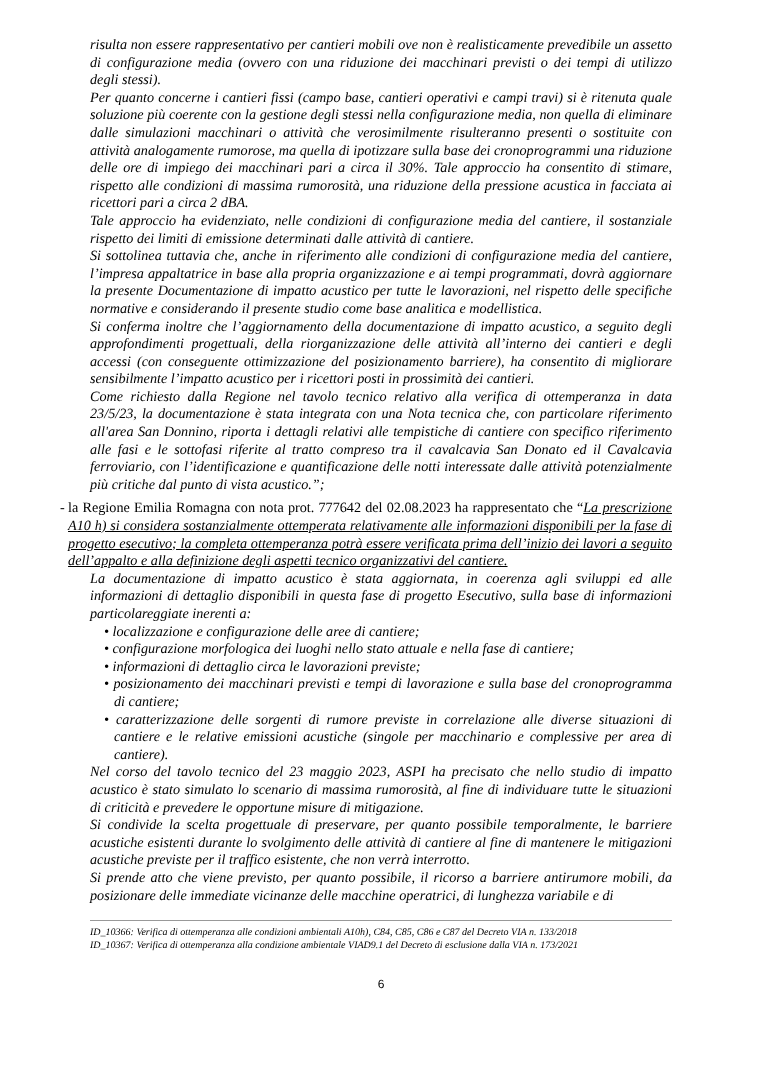risulta non essere rappresentativo per cantieri mobili ove non è realisticamente prevedibile un assetto di configurazione media (ovvero con una riduzione dei macchinari previsti o dei tempi di utilizzo degli stessi).
Per quanto concerne i cantieri fissi (campo base, cantieri operativi e campi travi) si è ritenuta quale soluzione più coerente con la gestione degli stessi nella configurazione media, non quella di eliminare dalle simulazioni macchinari o attività che verosimilmente risulteranno presenti o sostituite con attività analogamente rumorose, ma quella di ipotizzare sulla base dei cronoprogrammi una riduzione delle ore di impiego dei macchinari pari a circa il 30%. Tale approccio ha consentito di stimare, rispetto alle condizioni di massima rumorosità, una riduzione della pressione acustica in facciata ai ricettori pari a circa 2 dBA.
Tale approccio ha evidenziato, nelle condizioni di configurazione media del cantiere, il sostanziale rispetto dei limiti di emissione determinati dalle attività di cantiere.
Si sottolinea tuttavia che, anche in riferimento alle condizioni di configurazione media del cantiere, l’impresa appaltatrice in base alla propria organizzazione e ai tempi programmati, dovrà aggiornare la presente Documentazione di impatto acustico per tutte le lavorazioni, nel rispetto delle specifiche normative e considerando il presente studio come base analitica e modellistica.
Si conferma inoltre che l’aggiornamento della documentazione di impatto acustico, a seguito degli approfondimenti progettuali, della riorganizzazione delle attività all’interno dei cantieri e degli accessi (con conseguente ottimizzazione del posizionamento barriere), ha consentito di migliorare sensibilmente l’impatto acustico per i ricettori posti in prossimità dei cantieri.
Come richiesto dalla Regione nel tavolo tecnico relativo alla verifica di ottemperanza in data 23/5/23, la documentazione è stata integrata con una Nota tecnica che, con particolare riferimento all'area San Donnino, riporta i dettagli relativi alle tempistiche di cantiere con specifico riferimento alle fasi e le sottofasi riferite al tratto compreso tra il cavalcavia San Donato ed il Cavalcavia ferroviario, con l’identificazione e quantificazione delle notti interessate dalle attività potenzialmente più critiche dal punto di vista acustico.”;
-
la Regione Emilia Romagna con nota prot. 777642 del 02.08.2023 ha rappresentato che “La prescrizione A10 h) si considera sostanzialmente ottemperata relativamente alle informazioni disponibili per la fase di progetto esecutivo; la completa ottemperanza potrà essere verificata prima dell’inizio dei lavori a seguito dell’appalto e alla definizione degli aspetti tecnico organizzativi del cantiere.
La documentazione di impatto acustico è stata aggiornata, in coerenza agli sviluppi ed alle informazioni di dettaglio disponibili in questa fase di progetto Esecutivo, sulla base di informazioni particolareggiate inerenti a:
• localizzazione e configurazione delle aree di cantiere;
• configurazione morfologica dei luoghi nello stato attuale e nella fase di cantiere;
• informazioni di dettaglio circa le lavorazioni previste;
• posizionamento dei macchinari previsti e tempi di lavorazione e sulla base del cronoprogramma di cantiere;
• caratterizzazione delle sorgenti di rumore previste in correlazione alle diverse situazioni di cantiere e le relative emissioni acustiche (singole per macchinario e complessive per area di cantiere).
Nel corso del tavolo tecnico del 23 maggio 2023, ASPI ha precisato che nello studio di impatto acustico è stato simulato lo scenario di massima rumorosità, al fine di individuare tutte le situazioni di criticità e prevedere le opportune misure di mitigazione.
Si condivide la scelta progettuale di preservare, per quanto possibile temporalmente, le barriere acustiche esistenti durante lo svolgimento delle attività di cantiere al fine di mantenere le mitigazioni acustiche previste per il traffico esistente, che non verrà interrotto.
Si prende atto che viene previsto, per quanto possibile, il ricorso a barriere antirumore mobili, da posizionare delle immediate vicinanze delle macchine operatrici, di lunghezza variabile e di
ID_10366: Verifica di ottemperanza alle condizioni ambientali A10h), C84, C85, C86 e C87 del Decreto VIA n. 133/2018
ID_10367: Verifica di ottemperanza alla condizione ambientale VIAD9.1 del Decreto di esclusione dalla VIA n. 173/2021
6